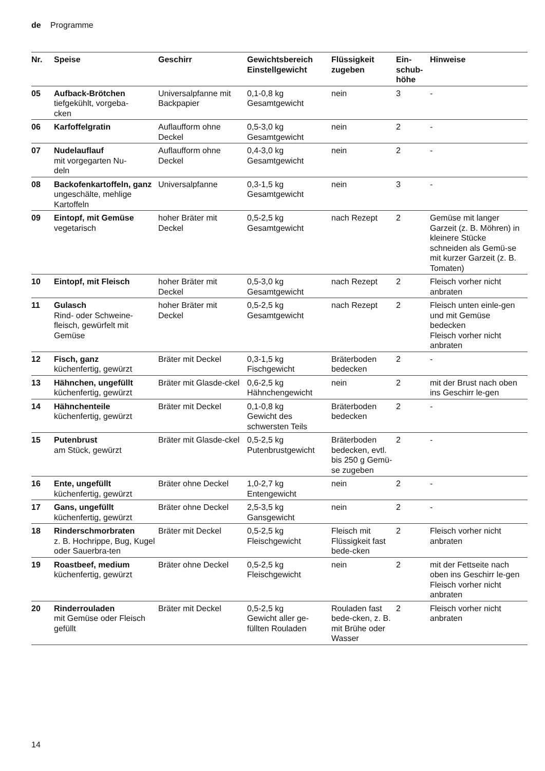de Programme
| Nr. | Speise | Geschirr | Gewichtsbereich Einstellgewicht | Flüssigkeit zugeben | Ein- schub- höhe | Hinweise |
| --- | --- | --- | --- | --- | --- | --- |
| 05 | Aufback-Brötchen tiefgekühlt, vorgeba- cken | Universalpfanne mit Backpapier | 0,1-0,8 kg Gesamtgewicht | nein | 3 | - |
| 06 | Karfoffelgratin | Auflaufform ohne Deckel | 0,5-3,0 kg Gesamtgewicht | nein | 2 | - |
| 07 | Nudelauflauf mit vorgegarten Nu- deln | Auflaufform ohne Deckel | 0,4-3,0 kg Gesamtgewicht | nein | 2 | - |
| 08 | Backofenkartoffeln, ganz ungeschälte, mehlige Kartoffeln | Universalpfanne | 0,3-1,5 kg Gesamtgewicht | nein | 3 | - |
| 09 | Eintopf, mit Gemüse vegetarisch | hoher Bräter mit Deckel | 0,5-2,5 kg Gesamtgewicht | nach Rezept | 2 | Gemüse mit langer Garzeit (z. B. Möhren) in kleinere Stücke schneiden als Gemü-se mit kurzer Garzeit (z. B. Tomaten) |
| 10 | Eintopf, mit Fleisch | hoher Bräter mit Deckel | 0,5-3,0 kg Gesamtgewicht | nach Rezept | 2 | Fleisch vorher nicht anbraten |
| 11 | Gulasch Rind- oder Schweine-fleisch, gewürfelt mit Gemüse | hoher Bräter mit Deckel | 0,5-2,5 kg Gesamtgewicht | nach Rezept | 2 | Fleisch unten einle-gen und mit Gemüse bedecken Fleisch vorher nicht anbraten |
| 12 | Fisch, ganz küchenfertig, gewürzt | Bräter mit Deckel | 0,3-1,5 kg Fischgewicht | Bräterboden bedecken | 2 | - |
| 13 | Hähnchen, ungefüllt küchenfertig, gewürzt | Bräter mit Glasde-ckel | 0,6-2,5 kg Hähnchengewicht | nein | 2 | mit der Brust nach oben ins Geschirr le-gen |
| 14 | Hähnchenteile küchenfertig, gewürzt | Bräter mit Deckel | 0,1-0,8 kg Gewicht des schwersten Teils | Bräterboden bedecken | 2 | - |
| 15 | Putenbrust am Stück, gewürzt | Bräter mit Glasde-ckel | 0,5-2,5 kg Putenbrustgewicht | Bräterboden bedecken, evtl. bis 250 g Gemü-se zugeben | 2 | - |
| 16 | Ente, ungefüllt küchenfertig, gewürzt | Bräter ohne Deckel | 1,0-2,7 kg Entengewicht | nein | 2 | - |
| 17 | Gans, ungefüllt küchenfertig, gewürzt | Bräter ohne Deckel | 2,5-3,5 kg Gansgewicht | nein | 2 | - |
| 18 | Rinderschmorbraten z. B. Hochrippe, Bug, Kugel oder Sauerbra-ten | Bräter mit Deckel | 0,5-2,5 kg Fleischgewicht | Fleisch mit Flüssigkeit fast bede-cken | 2 | Fleisch vorher nicht anbraten |
| 19 | Roastbeef, medium küchenfertig, gewürzt | Bräter ohne Deckel | 0,5-2,5 kg Fleischgewicht | nein | 2 | mit der Fettseite nach oben ins Geschirr le-gen Fleisch vorher nicht anbraten |
| 20 | Rinderrouladen mit Gemüse oder Fleisch gefüllt | Bräter mit Deckel | 0,5-2,5 kg Gewicht aller ge-füllten Rouladen | Rouladen fast bede-cken, z. B. mit Brühe oder Wasser | 2 | Fleisch vorher nicht anbraten |
14